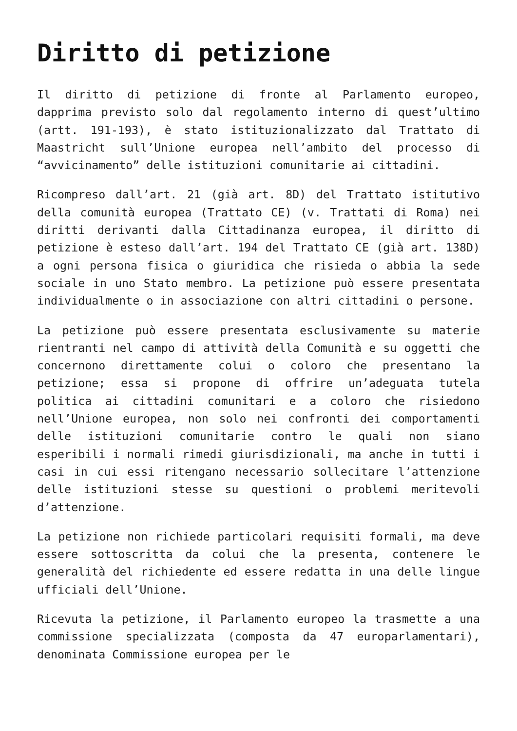Diritto di petizione
Il diritto di petizione di fronte al Parlamento europeo, dapprima previsto solo dal regolamento interno di quest’ultimo (artt. 191-193), è stato istituzionalizzato dal Trattato di Maastricht sull’Unione europea nell’ambito del processo di “avvicinamento” delle istituzioni comunitarie ai cittadini.
Ricompreso dall’art. 21 (già art. 8D) del Trattato istitutivo della comunità europea (Trattato CE) (v. Trattati di Roma) nei diritti derivanti dalla Cittadinanza europea, il diritto di petizione è esteso dall’art. 194 del Trattato CE (già art. 138D) a ogni persona fisica o giuridica che risieda o abbia la sede sociale in uno Stato membro. La petizione può essere presentata individualmente o in associazione con altri cittadini o persone.
La petizione può essere presentata esclusivamente su materie rientranti nel campo di attività della Comunità e su oggetti che concernono direttamente colui o coloro che presentano la petizione; essa si propone di offrire un’adeguata tutela politica ai cittadini comunitari e a coloro che risiedono nell’Unione europea, non solo nei confronti dei comportamenti delle istituzioni comunitarie contro le quali non siano esperibili i normali rimedi giurisdizionali, ma anche in tutti i casi in cui essi ritengano necessario sollecitare l’attenzione delle istituzioni stesse su questioni o problemi meritevoli d’attenzione.
La petizione non richiede particolari requisiti formali, ma deve essere sottoscritta da colui che la presenta, contenere le generalità del richiedente ed essere redatta in una delle lingue ufficiali dell’Unione.
Ricevuta la petizione, il Parlamento europeo la trasmette a una commissione specializzata (composta da 47 europarlamentari), denominata Commissione europea per le